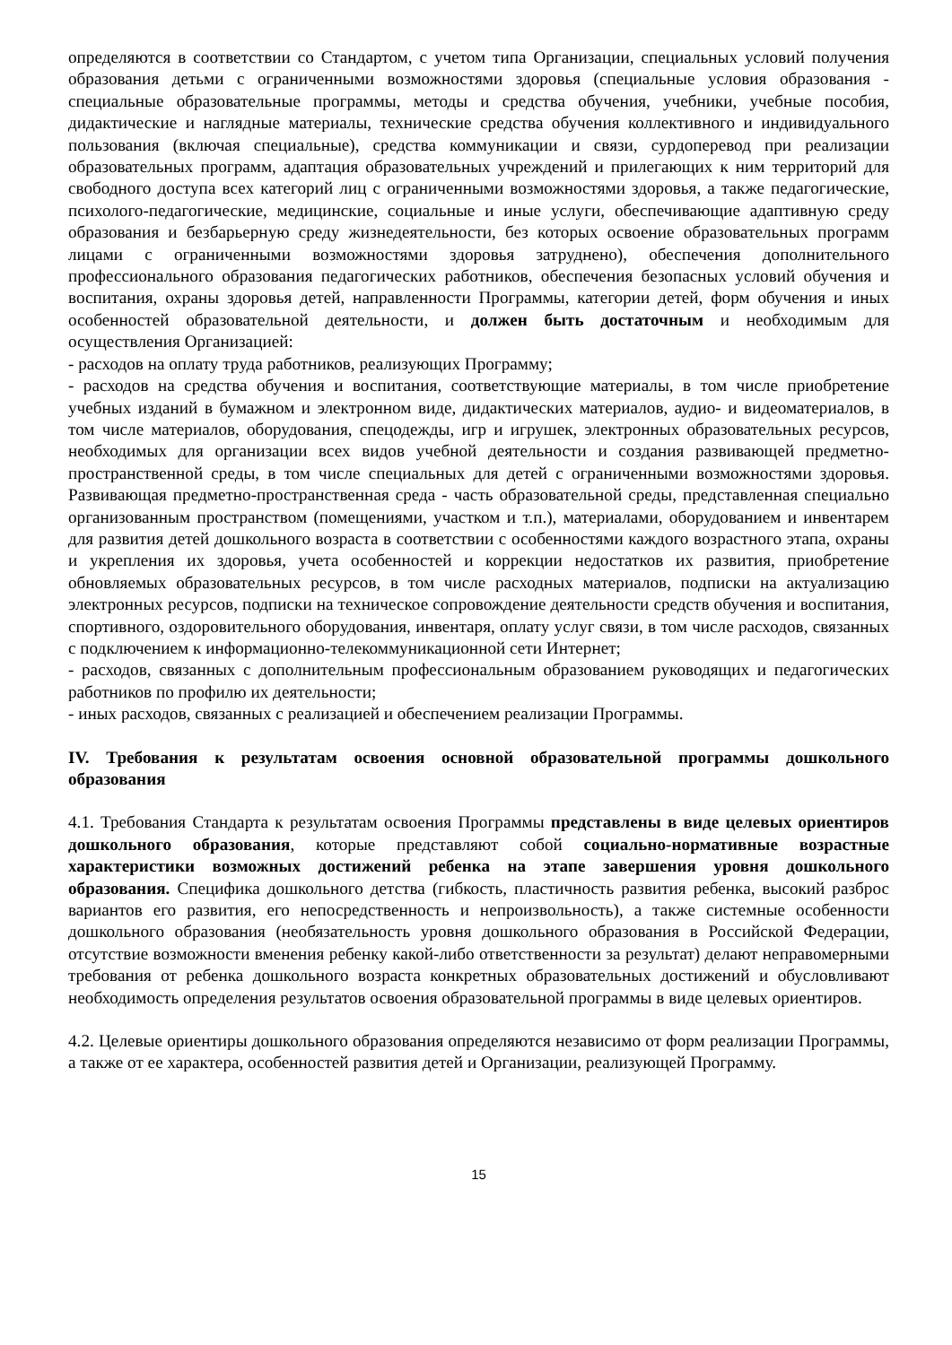определяются в соответствии со Стандартом, с учетом типа Организации, специальных условий получения образования детьми с ограниченными возможностями здоровья (специальные условия образования - специальные образовательные программы, методы и средства обучения, учебники, учебные пособия, дидактические и наглядные материалы, технические средства обучения коллективного и индивидуального пользования (включая специальные), средства коммуникации и связи, сурдоперевод при реализации образовательных программ, адаптация образовательных учреждений и прилегающих к ним территорий для свободного доступа всех категорий лиц с ограниченными возможностями здоровья, а также педагогические, психолого-педагогические, медицинские, социальные и иные услуги, обеспечивающие адаптивную среду образования и безбарьерную среду жизнедеятельности, без которых освоение образовательных программ лицами с ограниченными возможностями здоровья затруднено), обеспечения дополнительного профессионального образования педагогических работников, обеспечения безопасных условий обучения и воспитания, охраны здоровья детей, направленности Программы, категории детей, форм обучения и иных особенностей образовательной деятельности, и должен быть достаточным и необходимым для осуществления Организацией:
- расходов на оплату труда работников, реализующих Программу;
- расходов на средства обучения и воспитания, соответствующие материалы, в том числе приобретение учебных изданий в бумажном и электронном виде, дидактических материалов, аудио- и видеоматериалов, в том числе материалов, оборудования, спецодежды, игр и игрушек, электронных образовательных ресурсов, необходимых для организации всех видов учебной деятельности и создания развивающей предметно-пространственной среды, в том числе специальных для детей с ограниченными возможностями здоровья. Развивающая предметно-пространственная среда - часть образовательной среды, представленная специально организованным пространством (помещениями, участком и т.п.), материалами, оборудованием и инвентарем для развития детей дошкольного возраста в соответствии с особенностями каждого возрастного этапа, охраны и укрепления их здоровья, учета особенностей и коррекции недостатков их развития, приобретение обновляемых образовательных ресурсов, в том числе расходных материалов, подписки на актуализацию электронных ресурсов, подписки на техническое сопровождение деятельности средств обучения и воспитания, спортивного, оздоровительного оборудования, инвентаря, оплату услуг связи, в том числе расходов, связанных с подключением к информационно-телекоммуникационной сети Интернет;
- расходов, связанных с дополнительным профессиональным образованием руководящих и педагогических работников по профилю их деятельности;
- иных расходов, связанных с реализацией и обеспечением реализации Программы.
IV. Требования к результатам освоения основной образовательной программы дошкольного образования
4.1. Требования Стандарта к результатам освоения Программы представлены в виде целевых ориентиров дошкольного образования, которые представляют собой социально-нормативные возрастные характеристики возможных достижений ребенка на этапе завершения уровня дошкольного образования. Специфика дошкольного детства (гибкость, пластичность развития ребенка, высокий разброс вариантов его развития, его непосредственность и непроизвольность), а также системные особенности дошкольного образования (необязательность уровня дошкольного образования в Российской Федерации, отсутствие возможности вменения ребенку какой-либо ответственности за результат) делают неправомерными требования от ребенка дошкольного возраста конкретных образовательных достижений и обусловливают необходимость определения результатов освоения образовательной программы в виде целевых ориентиров.
4.2. Целевые ориентиры дошкольного образования определяются независимо от форм реализации Программы, а также от ее характера, особенностей развития детей и Организации, реализующей Программу.
15